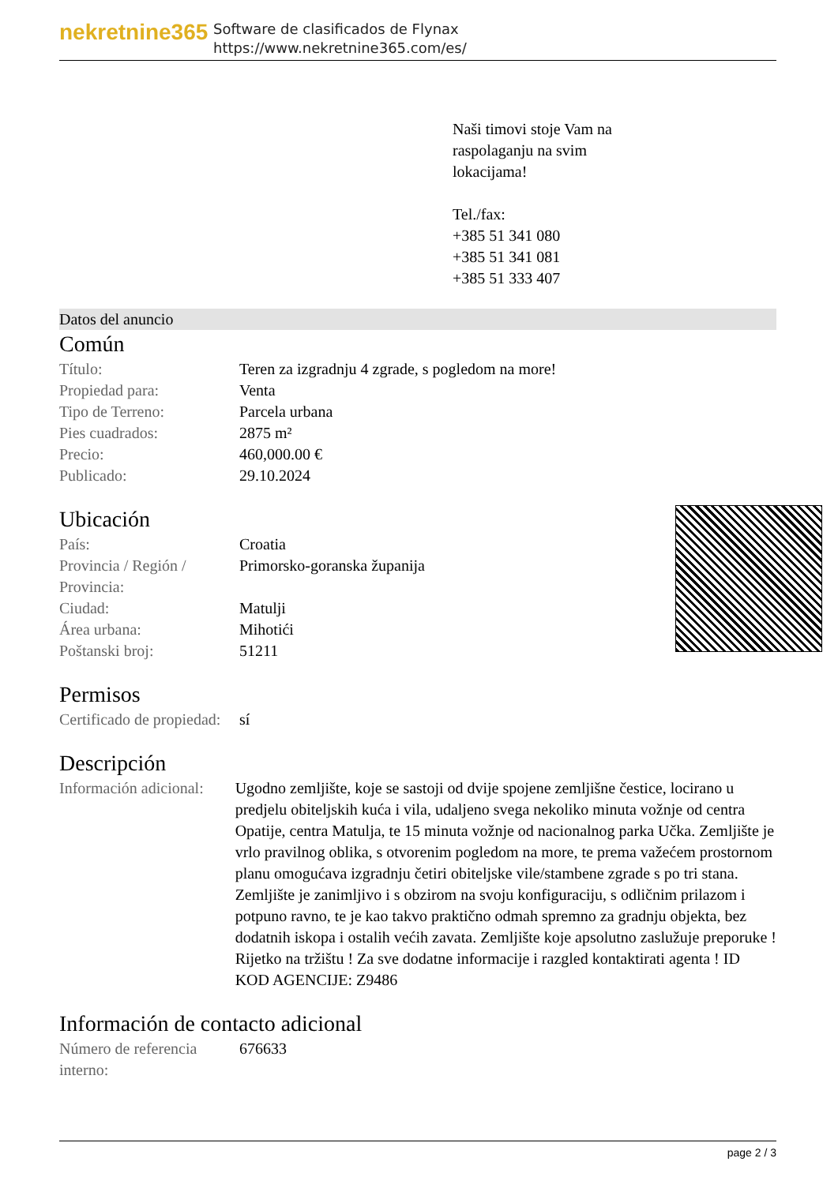nekretnine365
Software de clasificados de Flynax
https://www.nekretnine365.com/es/
Naši timovi stoje Vam na
raspolaganju na svim
lokacijama!
Tel./fax:
+385 51 341 080
+385 51 341 081
+385 51 333 407
Datos del anuncio
Común
| Título: | Teren za izgradnju 4 zgrade, s pogledom na more! |
| Propiedad para: | Venta |
| Tipo de Terreno: | Parcela urbana |
| Pies cuadrados: | 2875 m² |
| Precio: | 460,000.00 € |
| Publicado: | 29.10.2024 |
Ubicación
| País: | Croatia |
| Provincia / Región / Provincia: | Primorsko-goranska županija |
| Ciudad: | Matulji |
| Área urbana: | Mihotići |
| Poštanski broj: | 51211 |
Permisos
| Certificado de propiedad: | sí |
Descripción
| Información adicional: | Ugodno zemljište, koje se sastoji od dvije spojene zemljišne čestice, locirano u predjelu obiteljskih kuća i vila, udaljeno svega nekoliko minuta vožnje od centra Opatije, centra Matulja, te 15 minuta vožnje od nacionalnog parka Učka. Zemljište je vrlo pravilnog oblika, s otvorenim pogledom na more, te prema važećem prostornom planu omogućava izgradnju četiri obiteljske vile/stambene zgrade s po tri stana. Zemljište je zanimljivo i s obzirom na svoju konfiguraciju, s odličnim prilazom i potpuno ravno, te je kao takvo praktično odmah spremno za gradnju objekta, bez dodatnih iskopa i ostalih većih zavata. Zemljište koje apsolutno zaslužuje preporuke ! Rijetko na tržištu ! Za sve dodatne informacije i razgled kontaktirati agenta ! ID KOD AGENCIJE: Z9486 |
Información de contacto adicional
| Número de referencia interno: | 676633 |
page 2 / 3